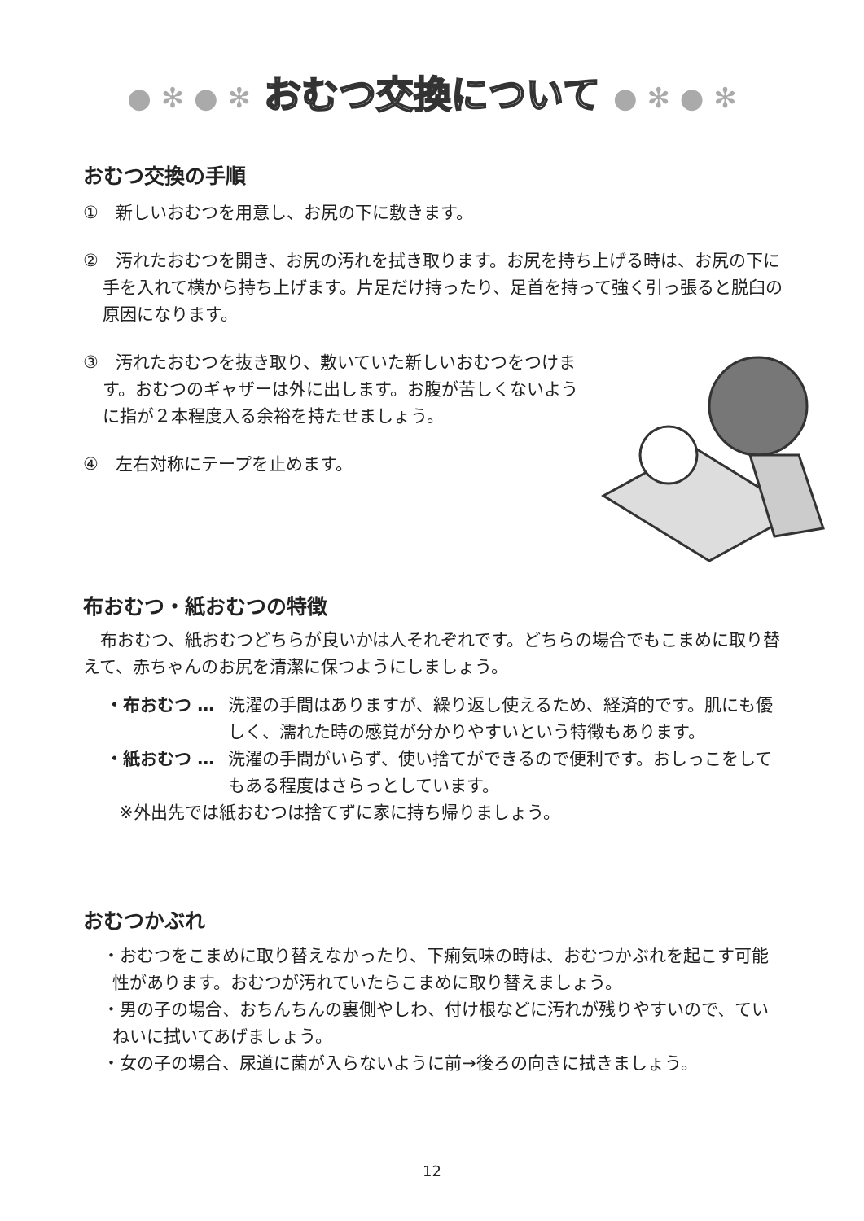● ✻ ● ✻ おむつ交換について ● ✻ ● ✻
おむつ交換の手順
①　新しいおむつを用意し、お尻の下に敷きます。
②　汚れたおむつを開き、お尻の汚れを拭き取ります。お尻を持ち上げる時は、お尻の下に手を入れて横から持ち上げます。片足だけ持ったり、足首を持って強く引っ張ると脱臼の原因になります。
③　汚れたおむつを抜き取り、敷いていた新しいおむつをつけます。おむつのギャザーは外に出します。お腹が苦しくないように指が２本程度入る余裕を持たせましょう。
④　左右対称にテープを止めます。
布おむつ・紙おむつの特徴
布おむつ、紙おむつどちらが良いかは人それぞれです。どちらの場合でもこまめに取り替えて、赤ちゃんのお尻を清潔に保つようにしましょう。
・布おむつ … 洗濯の手間はありますが、繰り返し使えるため、経済的です。肌にも優しく、濡れた時の感覚が分かりやすいという特徴もあります。
・紙おむつ … 洗濯の手間がいらず、使い捨てができるので便利です。おしっこをしてもある程度はさらっとしています。
※外出先では紙おむつは捨てずに家に持ち帰りましょう。
おむつかぶれ
・おむつをこまめに取り替えなかったり、下痢気味の時は、おむつかぶれを起こす可能性があります。おむつが汚れていたらこまめに取り替えましょう。
・男の子の場合、おちんちんの裏側やしわ、付け根などに汚れが残りやすいので、ていねいに拭いてあげましょう。
・女の子の場合、尿道に菌が入らないように前→後ろの向きに拭きましょう。
12